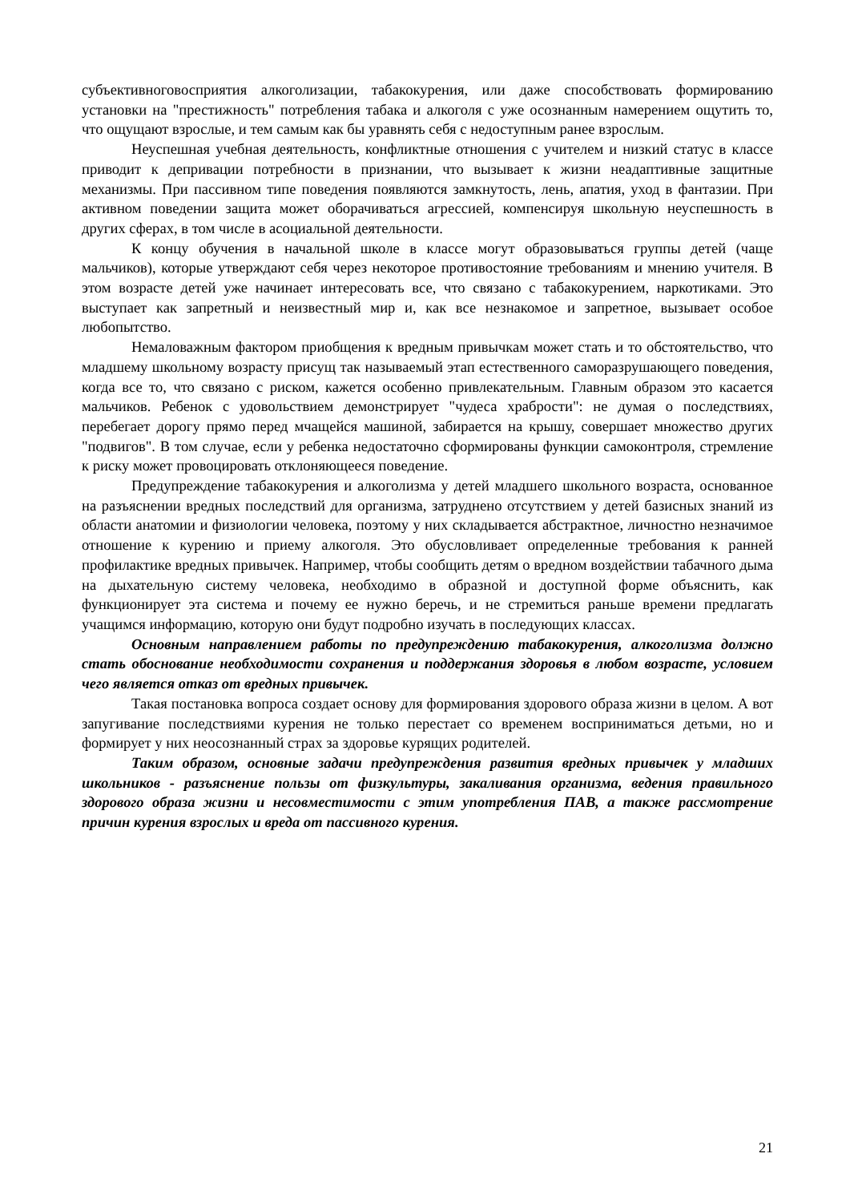субъективноговосприятия алкоголизации, табакокурения, или даже способствовать формированию установки на "престижность" потребления табака и алкоголя с уже осознанным намерением ощутить то, что ощущают взрослые, и тем самым как бы уравнять себя с недоступным ранее взрослым.
Неуспешная учебная деятельность, конфликтные отношения с учителем и низкий статус в классе приводит к депривации потребности в признании, что вызывает к жизни неадаптивные защитные механизмы. При пассивном типе поведения появляются замкнутость, лень, апатия, уход в фантазии. При активном поведении защита может оборачиваться агрессией, компенсируя школьную неуспешность в других сферах, в том числе в асоциальной деятельности.
К концу обучения в начальной школе в классе могут образовываться группы детей (чаще мальчиков), которые утверждают себя через некоторое противостояние требованиям и мнению учителя. В этом возрасте детей уже начинает интересовать все, что связано с табакокурением, наркотиками. Это выступает как запретный и неизвестный мир и, как все незнакомое и запретное, вызывает особое любопытство.
Немаловажным фактором приобщения к вредным привычкам может стать и то обстоятельство, что младшему школьному возрасту присущ так называемый этап естественного саморазрушающего поведения, когда все то, что связано с риском, кажется особенно привлекательным. Главным образом это касается мальчиков. Ребенок с удовольствием демонстрирует "чудеса храбрости": не думая о последствиях, перебегает дорогу прямо перед мчащейся машиной, забирается на крышу, совершает множество других "подвигов". В том случае, если у ребенка недостаточно сформированы функции самоконтроля, стремление к риску может провоцировать отклоняющееся поведение.
Предупреждение табакокурения и алкоголизма у детей младшего школьного возраста, основанное на разъяснении вредных последствий для организма, затруднено отсутствием у детей базисных знаний из области анатомии и физиологии человека, поэтому у них складывается абстрактное, личностно незначимое отношение к курению и приему алкоголя. Это обусловливает определенные требования к ранней профилактике вредных привычек. Например, чтобы сообщить детям о вредном воздействии табачного дыма на дыхательную систему человека, необходимо в образной и доступной форме объяснить, как функционирует эта система и почему ее нужно беречь, и не стремиться раньше времени предлагать учащимся информацию, которую они будут подробно изучать в последующих классах.
Основным направлением работы по предупреждению табакокурения, алкоголизма должно стать обоснование необходимости сохранения и поддержания здоровья в любом возрасте, условием чего является отказ от вредных привычек.
Такая постановка вопроса создает основу для формирования здорового образа жизни в целом. А вот запугивание последствиями курения не только перестает со временем восприниматься детьми, но и формирует у них неосознанный страх за здоровье курящих родителей.
Таким образом, основные задачи предупреждения развития вредных привычек у младших школьников - разъяснение пользы от физкультуры, закаливания организма, ведения правильного здорового образа жизни и несовместимости с этим употребления ПАВ, а также рассмотрение причин курения взрослых и вреда от пассивного курения.
21